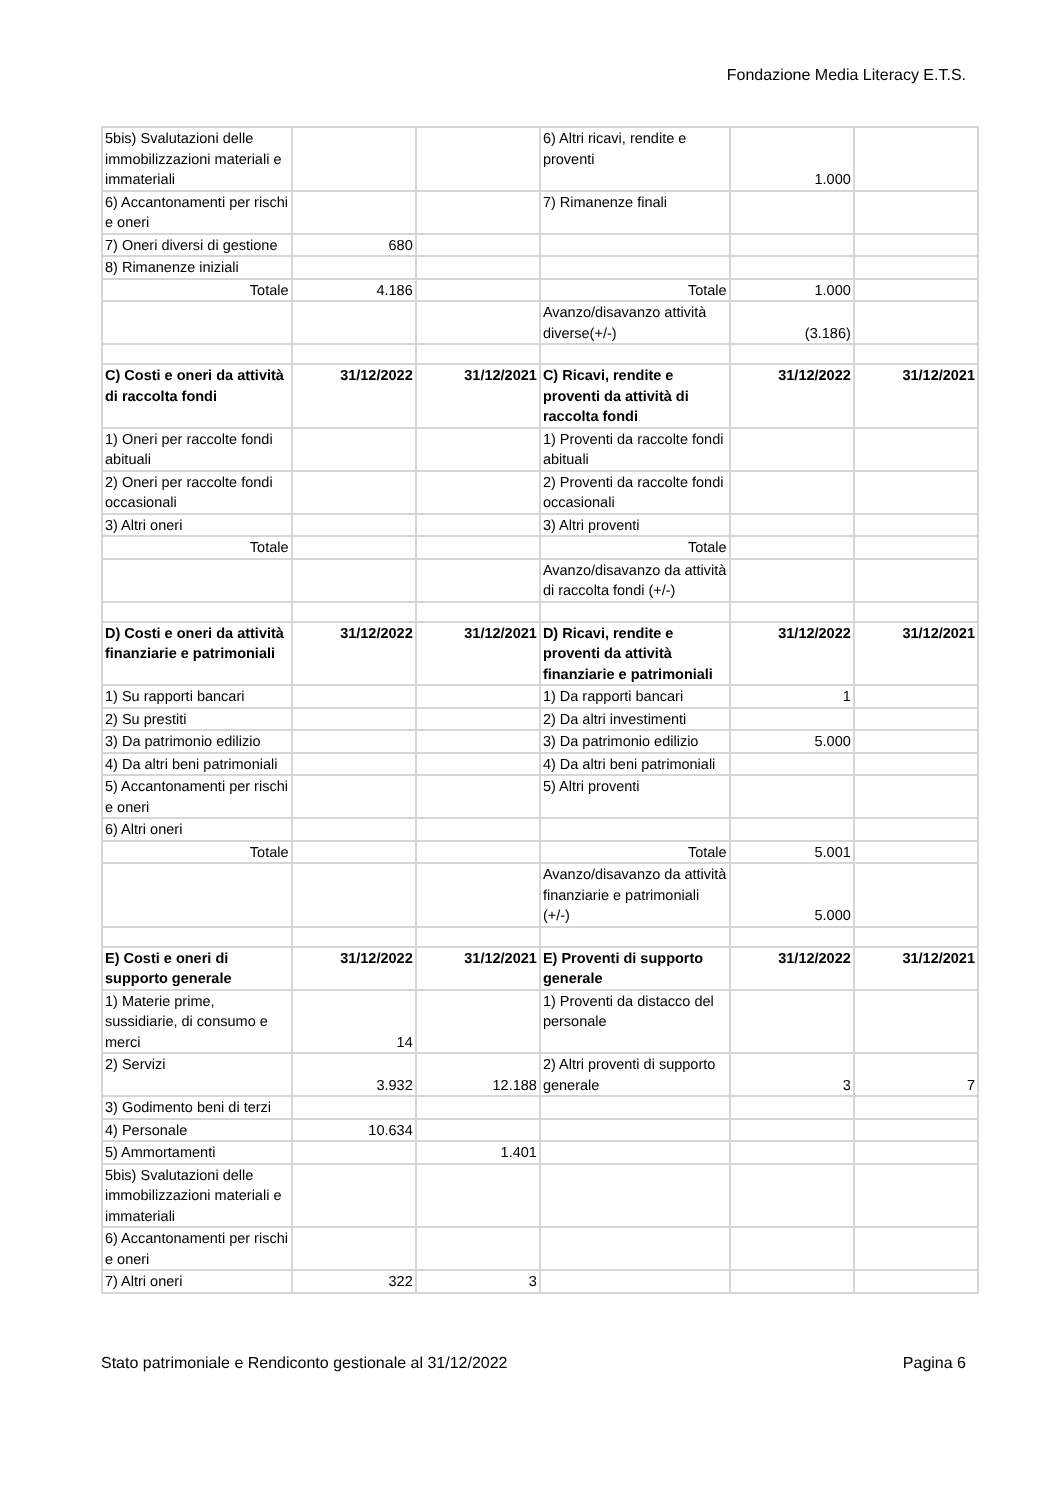Fondazione Media Literacy E.T.S.
| 5bis) Svalutazioni delle immobilizzazioni materiali e immateriali | | | 6) Altri ricavi, rendite e proventi | 1.000 | |
| 6) Accantonamenti per rischi e oneri | | | 7) Rimanenze finali | | |
| 7) Oneri diversi di gestione | 680 | | | | |
| 8) Rimanenze iniziali | | | | | |
| Totale | 4.186 | | Totale | 1.000 | |
| | | | Avanzo/disavanzo attività diverse(+/-) | (3.186) | |
| C) Costi e oneri da attività di raccolta fondi | 31/12/2022 | 31/12/2021 | C) Ricavi, rendite e proventi da attività di raccolta fondi | 31/12/2022 | 31/12/2021 |
| 1) Oneri per raccolte fondi abituali | | | 1) Proventi da raccolte fondi abituali | | |
| 2) Oneri per raccolte fondi occasionali | | | 2) Proventi da raccolte fondi occasionali | | |
| 3) Altri oneri | | | 3) Altri proventi | | |
| Totale | | | Totale | | |
| | | | Avanzo/disavanzo da attività di raccolta fondi (+/-) | | |
| D) Costi e oneri da attività finanziarie e patrimoniali | 31/12/2022 | 31/12/2021 | D) Ricavi, rendite e proventi da attività finanziarie e patrimoniali | 31/12/2022 | 31/12/2021 |
| 1) Su rapporti bancari | | | 1) Da rapporti bancari | 1 | |
| 2) Su prestiti | | | 2) Da altri investimenti | | |
| 3) Da patrimonio edilizio | | | 3) Da patrimonio edilizio | 5.000 | |
| 4) Da altri beni patrimoniali | | | 4) Da altri beni patrimoniali | | |
| 5) Accantonamenti per rischi e oneri | | | 5) Altri proventi | | |
| 6) Altri oneri | | | | | |
| Totale | | | Totale | 5.001 | |
| | | | Avanzo/disavanzo da attività finanziarie e patrimoniali (+/-) | 5.000 | |
| E) Costi e oneri di supporto generale | 31/12/2022 | 31/12/2021 | E) Proventi di supporto generale | 31/12/2022 | 31/12/2021 |
| 1) Materie prime, sussidiarie, di consumo e merci | 14 | | 1) Proventi da distacco del personale | | |
| 2) Servizi | 3.932 | 12.188 | 2) Altri proventi di supporto generale | 3 | 7 |
| 3) Godimento beni di terzi | | | | | |
| 4) Personale | 10.634 | | | | |
| 5) Ammortamenti | | 1.401 | | | |
| 5bis) Svalutazioni delle immobilizzazioni materiali e immateriali | | | | | |
| 6) Accantonamenti per rischi e oneri | | | | | |
| 7) Altri oneri | 322 | 3 | | | |
Stato patrimoniale e Rendiconto gestionale al 31/12/2022 Pagina 6